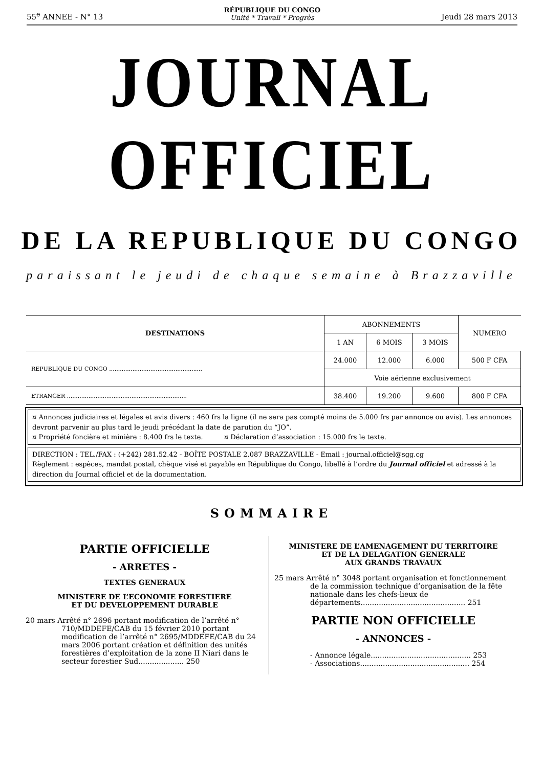55<sup>e</sup> ANNEE - N° 13 RÉPUBLIQUE DU CONGO
Unité * Travail * Progrès Jeudi 28 mars 2013
JOURNAL OFFICIEL
DE LA REPUBLIQUE DU CONGO
paraissant le jeudi de chaque semaine à Brazzaville
| DESTINATIONS | ABONNEMENTS | | | NUMERO |
| --- | --- | --- | --- | --- |
| | 1 AN | 6 MOIS | 3 MOIS | |
| REPUBLIQUE DU CONGO .................................................... | 24.000 | 12.000 | 6.000 | 500 F CFA |
| | Voie aérienne exclusivement | | | |
| ETRANGER ................................................................... | 38.400 | 19.200 | 9.600 | 800 F CFA |
¤ Annonces judiciaires et légales et avis divers : 460 frs la ligne (il ne sera pas compté moins de 5.000 frs par annonce ou avis). Les annonces devront parvenir au plus tard le jeudi précédant la date de parution du “JO”.
¤ Propriété foncière et minière : 8.400 frs le texte. ¤ Déclaration d’association : 15.000 frs le texte.
DIRECTION : TEL./FAX : (+242) 281.52.42 - BOÎTE POSTALE 2.087 BRAZZAVILLE - Email : journal.officiel@sgg.cg
Règlement : espèces, mandat postal, chèque visé et payable en République du Congo, libellé à l’ordre du Journal officiel et adressé à la direction du Journal officiel et de la documentation.
SOMMAIRE
PARTIE OFFICIELLE
- ARRETES -
TEXTES GENERAUX
MINISTERE DE L’ECONOMIE FORESTIERE
ET DU DEVELOPPEMENT DURABLE
20 mars Arrêté n° 2696 portant modification de l’arrêté n° 710/MDDEFE/CAB du 15 février 2010 portant modification de l’arrêté n° 2695/MDDEFE/CAB du 24 mars 2006 portant création et définition des unités forestières d’exploitation de la zone II Niari dans le secteur forestier Sud.................... 250
MINISTERE DE L’AMENAGEMENT DU TERRITOIRE
ET DE LA DELAGATION GENERALE
AUX GRANDS TRAVAUX
25 mars Arrêté n° 3048 portant organisation et fonctionnement de la commission technique d’organisation de la fête nationale dans les chefs-lieux de départements.............................................. 251
PARTIE NON OFFICIELLE
- ANNONCES -
- Annonce légale............................................ 253
- Associations................................................ 254